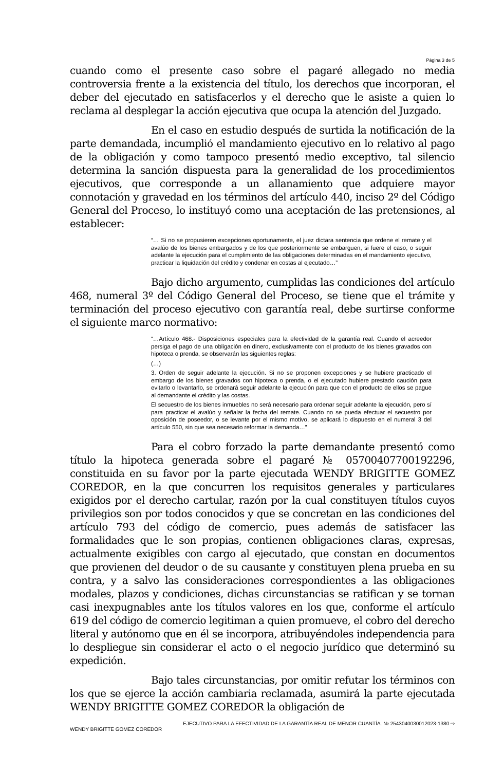Página 3 de 5
cuando como el presente caso sobre el pagaré allegado no media controversia frente a la existencia del título, los derechos que incorporan, el deber del ejecutado en satisfacerlos y el derecho que le asiste a quien lo reclama al desplegar la acción ejecutiva que ocupa la atención del Juzgado.
En el caso en estudio después de surtida la notificación de la parte demandada, incumplió el mandamiento ejecutivo en lo relativo al pago de la obligación y como tampoco presentó medio exceptivo, tal silencio determina la sanción dispuesta para la generalidad de los procedimientos ejecutivos, que corresponde a un allanamiento que adquiere mayor connotación y gravedad en los términos del artículo 440, inciso 2º del Código General del Proceso, lo instituyó como una aceptación de las pretensiones, al establecer:
“… Si no se propusieren excepciones oportunamente, el juez dictara sentencia que ordene el remate y el avalúo de los bienes embargados y de los que posteriormente se embarguen, si fuere el caso, o seguir adelante la ejecución para el cumplimiento de las obligaciones determinadas en el mandamiento ejecutivo, practicar la liquidación del crédito y condenar en costas al ejecutado…”
Bajo dicho argumento, cumplidas las condiciones del artículo 468, numeral 3º del Código General del Proceso, se tiene que el trámite y terminación del proceso ejecutivo con garantía real, debe surtirse conforme el siguiente marco normativo:
“…Artículo 468.- Disposiciones especiales para la efectividad de la garantía real. Cuando el acreedor persiga el pago de una obligación en dinero, exclusivamente con el producto de los bienes gravados con hipoteca o prenda, se observarán las siguientes reglas:
(…)
3. Orden de seguir adelante la ejecución. Si no se proponen excepciones y se hubiere practicado el embargo de los bienes gravados con hipoteca o prenda, o el ejecutado hubiere prestado caución para evitarlo o levantarlo, se ordenará seguir adelante la ejecución para que con el producto de ellos se pague al demandante el crédito y las costas.
El secuestro de los bienes inmuebles no será necesario para ordenar seguir adelante la ejecución, pero sí para practicar el avalúo y señalar la fecha del remate. Cuando no se pueda efectuar el secuestro por oposición de poseedor, o se levante por el mismo motivo, se aplicará lo dispuesto en el numeral 3 del artículo 550, sin que sea necesario reformar la demanda…”
Para el cobro forzado la parte demandante presentó como título la hipoteca generada sobre el pagaré № 05700407700192296, constituida en su favor por la parte ejecutada WENDY BRIGITTE GOMEZ COREDOR, en la que concurren los requisitos generales y particulares exigidos por el derecho cartular, razón por la cual constituyen títulos cuyos privilegios son por todos conocidos y que se concretan en las condiciones del artículo 793 del código de comercio, pues además de satisfacer las formalidades que le son propias, contienen obligaciones claras, expresas, actualmente exigibles con cargo al ejecutado, que constan en documentos que provienen del deudor o de su causante y constituyen plena prueba en su contra, y a salvo las consideraciones correspondientes a las obligaciones modales, plazos y condiciones, dichas circunstancias se ratifican y se tornan casi inexpugnables ante los títulos valores en los que, conforme el artículo 619 del código de comercio legitiman a quien promueve, el cobro del derecho literal y autónomo que en él se incorpora, atribuyéndoles independencia para lo despliegue sin considerar el acto o el negocio jurídico que determinó su expedición.
Bajo tales circunstancias, por omitir refutar los términos con los que se ejerce la acción cambiaria reclamada, asumirá la parte ejecutada WENDY BRIGITTE GOMEZ COREDOR la obligación de
EJECUTIVO PARA LA EFECTIVIDAD DE LA GARANTÍA REAL DE MENOR CUANTÍA. № 254304003001202​3-1380 ⇨
WENDY BRIGITTE GOMEZ COREDOR